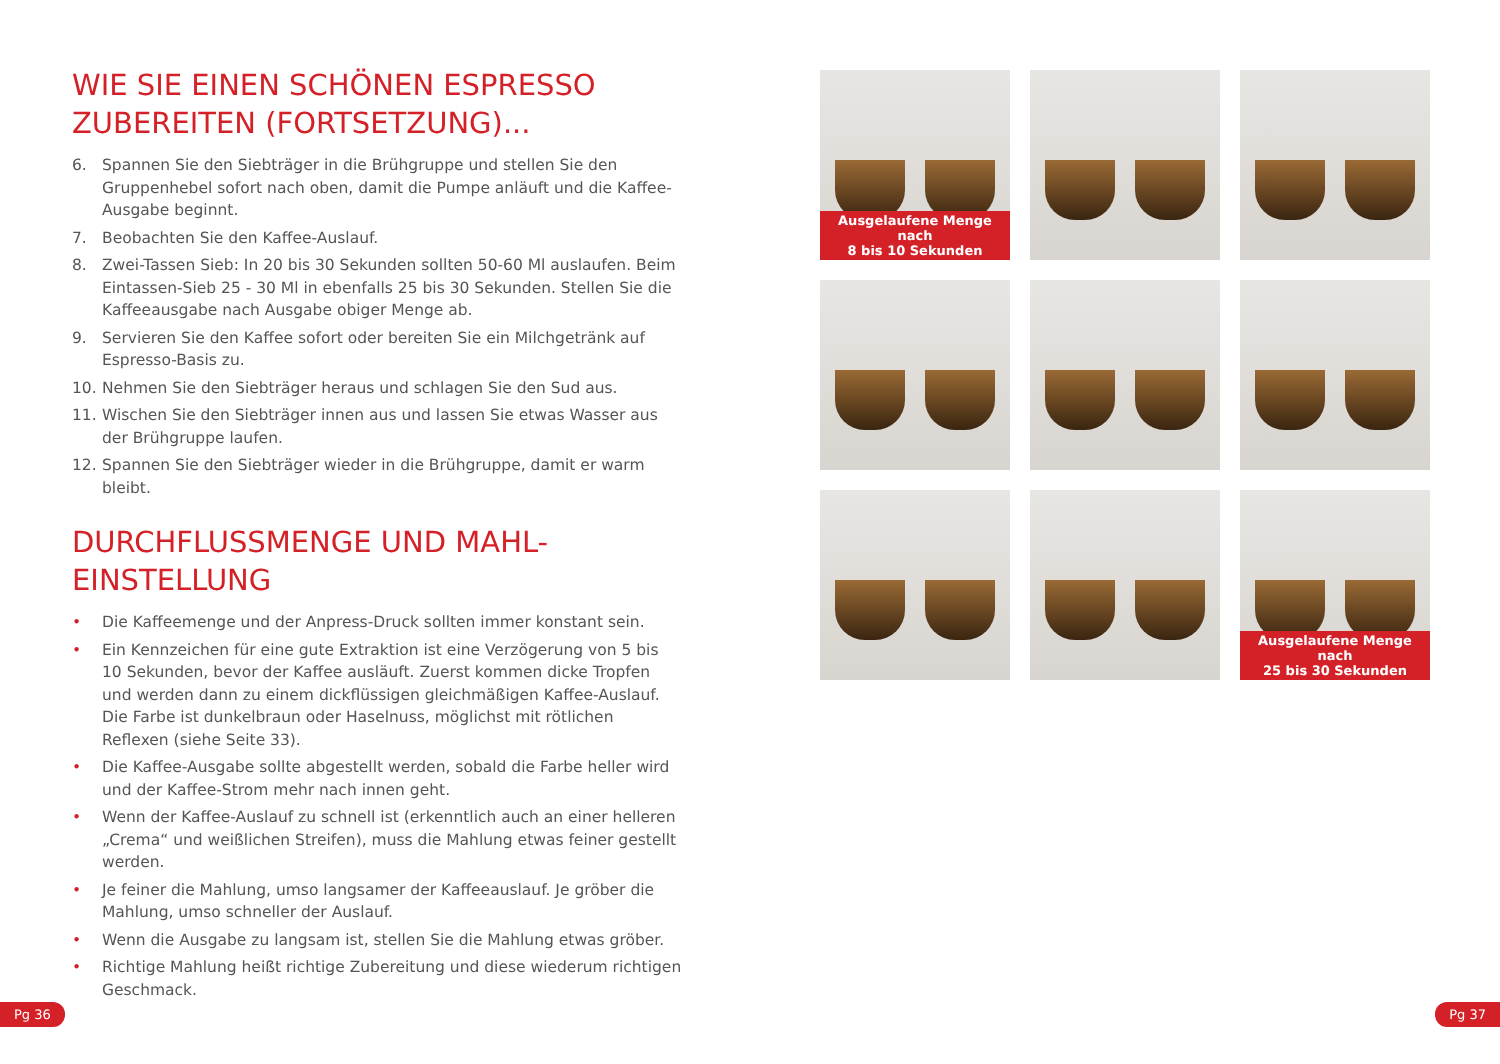WIE SIE EINEN SCHÖNEN ESPRESSO ZUBEREITEN (FORTSETZUNG)...
6. Spannen Sie den Siebträger in die Brühgruppe und stellen Sie den Gruppenhebel sofort nach oben, damit die Pumpe anläuft und die Kaffee-Ausgabe beginnt.
7. Beobachten Sie den Kaffee-Auslauf.
8. Zwei-Tassen Sieb: In 20 bis 30 Sekunden sollten 50-60 Ml auslaufen. Beim Eintassen-Sieb 25 - 30 Ml in ebenfalls 25 bis 30 Sekunden. Stellen Sie die Kaffeeausgabe nach Ausgabe obiger Menge ab.
9. Servieren Sie den Kaffee sofort oder bereiten Sie ein Milchgetränk auf Espresso-Basis zu.
10. Nehmen Sie den Siebträger heraus und schlagen Sie den Sud aus.
11. Wischen Sie den Siebträger innen aus und lassen Sie etwas Wasser aus der Brühgruppe laufen.
12. Spannen Sie den Siebträger wieder in die Brühgruppe, damit er warm bleibt.
DURCHFLUSSMENGE UND MAHL-EINSTELLUNG
• Die Kaffeemenge und der Anpress-Druck sollten immer konstant sein.
• Ein Kennzeichen für eine gute Extraktion ist eine Verzögerung von 5 bis 10 Sekunden, bevor der Kaffee ausläuft. Zuerst kommen dicke Tropfen und werden dann zu einem dickflüssigen gleichmäßigen Kaffee-Auslauf. Die Farbe ist dunkelbraun oder Haselnuss, möglichst mit rötlichen Reflexen (siehe Seite 33).
• Die Kaffee-Ausgabe sollte abgestellt werden, sobald die Farbe heller wird und der Kaffee-Strom mehr nach innen geht.
• Wenn der Kaffee-Auslauf zu schnell ist (erkenntlich auch an einer helleren „Crema“ und weißlichen Streifen), muss die Mahlung etwas feiner gestellt werden.
• Je feiner die Mahlung, umso langsamer der Kaffeeauslauf. Je gröber die Mahlung, umso schneller der Auslauf.
• Wenn die Ausgabe zu langsam ist, stellen Sie die Mahlung etwas gröber.
• Richtige Mahlung heißt richtige Zubereitung und diese wiederum richtigen Geschmack.
Ausgelaufene Menge nach
8 bis 10 Sekunden
Ausgelaufene Menge nach
25 bis 30 Sekunden
Pg 36 Pg 37